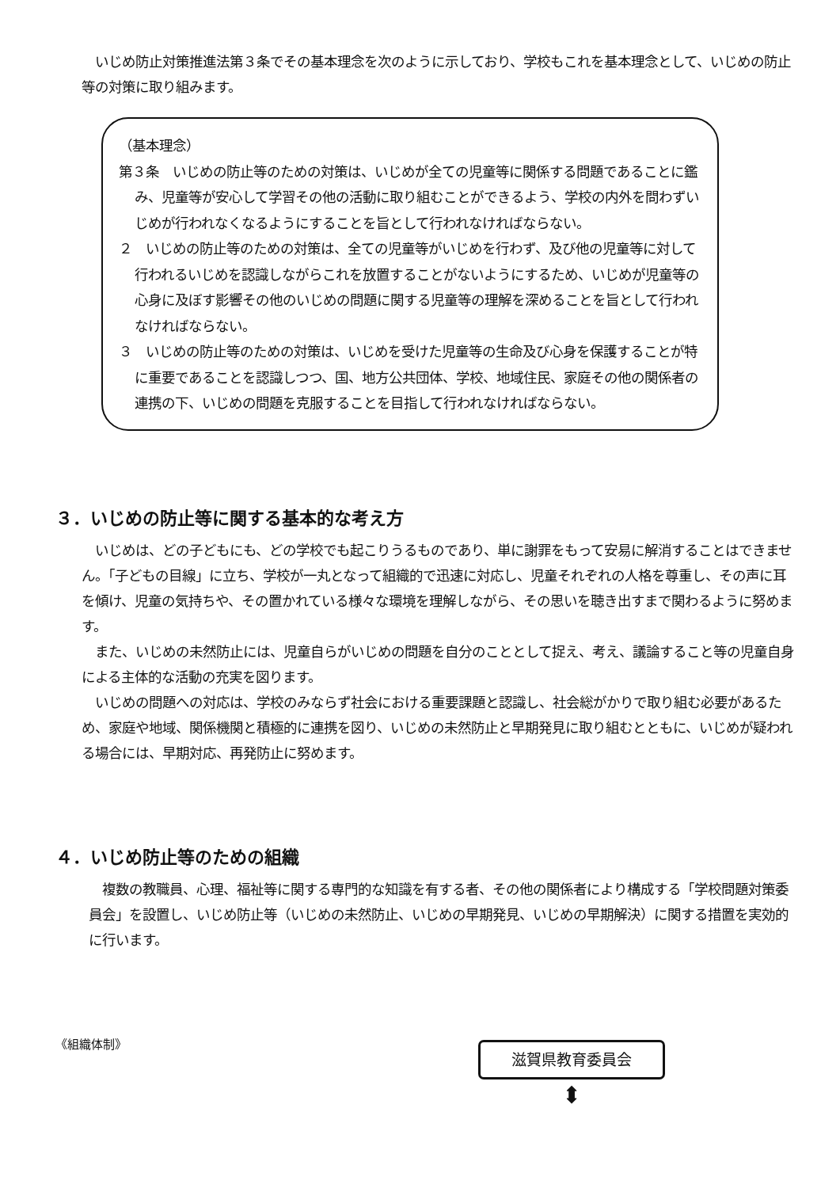いじめ防止対策推進法第３条でその基本理念を次のように示しており、学校もこれを基本理念として、いじめの防止等の対策に取り組みます。
（基本理念）
第３条　いじめの防止等のための対策は、いじめが全ての児童等に関係する問題であることに鑑み、児童等が安心して学習その他の活動に取り組むことができるよう、学校の内外を問わずいじめが行われなくなるようにすることを旨として行われなければならない。
２　いじめの防止等のための対策は、全ての児童等がいじめを行わず、及び他の児童等に対して行われるいじめを認識しながらこれを放置することがないようにするため、いじめが児童等の心身に及ぼす影響その他のいじめの問題に関する児童等の理解を深めることを旨として行われなければならない。
３　いじめの防止等のための対策は、いじめを受けた児童等の生命及び心身を保護することが特に重要であることを認識しつつ、国、地方公共団体、学校、地域住民、家庭その他の関係者の連携の下、いじめの問題を克服することを目指して行われなければならない。
３．いじめの防止等に関する基本的な考え方
　いじめは、どの子どもにも、どの学校でも起こりうるものであり、単に謝罪をもって安易に解消することはできません。「子どもの目線」に立ち、学校が一丸となって組織的で迅速に対応し、児童それぞれの人格を尊重し、その声に耳を傾け、児童の気持ちや、その置かれている様々な環境を理解しながら、その思いを聴き出すまで関わるように努めます。
　また、いじめの未然防止には、児童自らがいじめの問題を自分のこととして捉え、考え、議論すること等の児童自身による主体的な活動の充実を図ります。
　いじめの問題への対応は、学校のみならず社会における重要課題と認識し、社会総がかりで取り組む必要があるため、家庭や地域、関係機関と積極的に連携を図り、いじめの未然防止と早期発見に取り組むとともに、いじめが疑われる場合には、早期対応、再発防止に努めます。
４．いじめ防止等のための組織
　複数の教職員、心理、福祉等に関する専門的な知識を有する者、その他の関係者により構成する「学校問題対策委員会」を設置し、いじめ防止等（いじめの未然防止、いじめの早期発見、いじめの早期解決）に関する措置を実効的に行います。
《組織体制》
滋賀県教育委員会
⬍